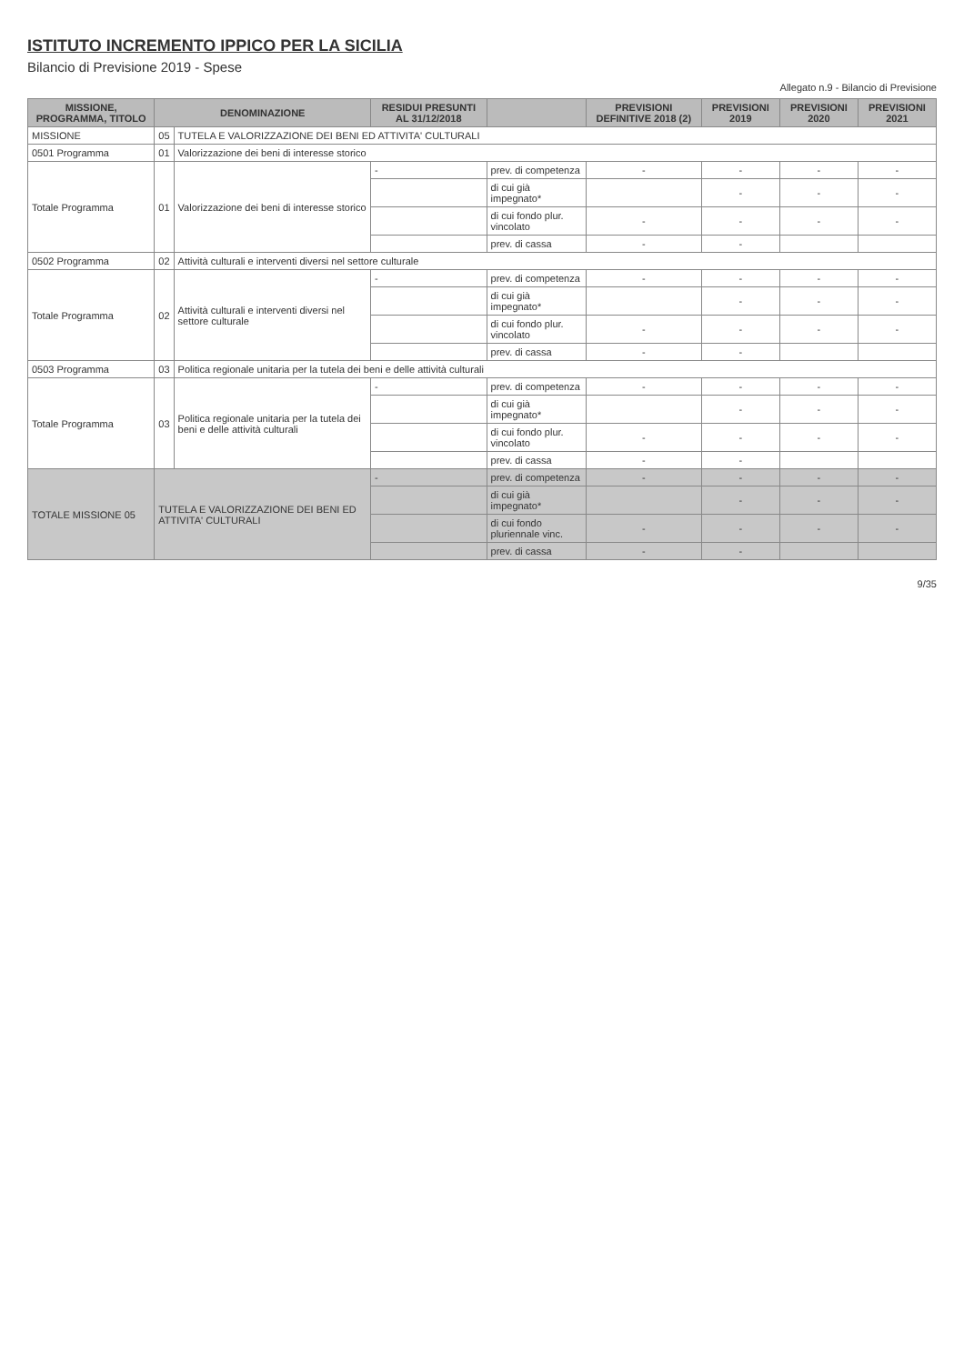ISTITUTO INCREMENTO IPPICO PER LA SICILIA
Bilancio di Previsione 2019 - Spese
Allegato n.9 - Bilancio di Previsione
| MISSIONE, PROGRAMMA, TITOLO | DENOMINAZIONE | | RESIDUI PRESUNTI AL 31/12/2018 | | PREVISIONI DEFINITIVE 2018 (2) | PREVISIONI 2019 | PREVISIONI 2020 | PREVISIONI 2021 |
| --- | --- | --- | --- | --- | --- | --- | --- | --- |
| MISSIONE | 05 | TUTELA E VALORIZZAZIONE DEI BENI ED ATTIVITA' CULTURALI | | | | | | |
| 0501 Programma | 01 | Valorizzazione dei beni di interesse storico | | | | | | |
| Totale Programma | 01 | Valorizzazione dei beni di interesse storico | - | prev. di competenza | - | - | - | - |
| | | | | di cui già impegnato* | | - | - | - |
| | | | | di cui fondo plur. vincolato | - | - | - | - |
| | | | | prev. di cassa | - | - | | |
| 0502 Programma | 02 | Attività culturali e interventi diversi nel settore culturale | | | | | | |
| Totale Programma | 02 | Attività culturali e interventi diversi nel settore culturale | - | prev. di competenza | - | - | - | - |
| | | | | di cui già impegnato* | | - | - | - |
| | | | | di cui fondo plur. vincolato | - | - | - | - |
| | | | | prev. di cassa | - | - | | |
| 0503 Programma | 03 | Politica regionale unitaria per la tutela dei beni e delle attività culturali | | | | | | |
| Totale Programma | 03 | Politica regionale unitaria per la tutela dei beni e delle attività culturali | - | prev. di competenza | - | - | - | - |
| | | | | di cui già impegnato* | | - | - | - |
| | | | | di cui fondo plur. vincolato | - | - | - | - |
| | | | | prev. di cassa | - | - | | |
| TOTALE MISSIONE 05 | TUTELA E VALORIZZAZIONE DEI BENI ED ATTIVITA' CULTURALI | | - | prev. di competenza | - | - | - | - |
| | | | | di cui già impegnato* | | - | - | - |
| | | | | di cui fondo pluriennale vinc. | - | - | - | - |
| | | | | prev. di cassa | - | - | | |
9/35